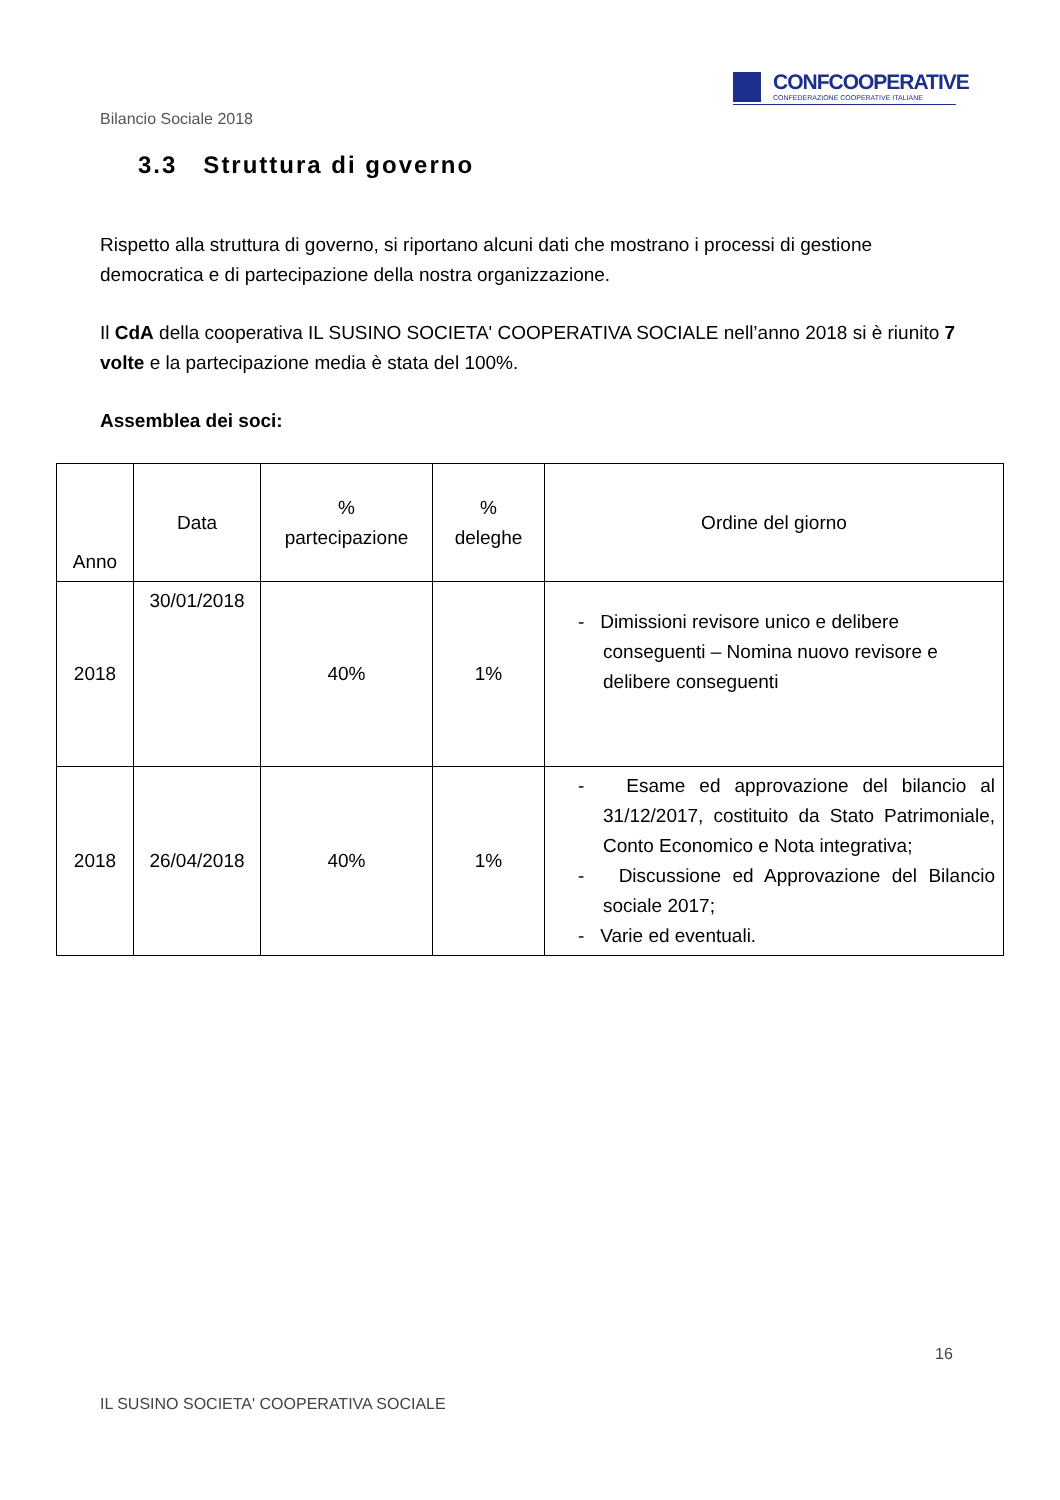CONFCOOPERATIVE
CONFEDERAZIONE COOPERATIVE ITALIANE
Bilancio Sociale 2018
3.3 Struttura di governo
Rispetto alla struttura di governo, si riportano alcuni dati che mostrano i processi di gestione democratica e di partecipazione della nostra organizzazione.
Il CdA della cooperativa IL SUSINO SOCIETA' COOPERATIVA SOCIALE nell’anno 2018 si è riunito 7 volte e la partecipazione media è stata del 100%.
Assemblea dei soci:
| Anno | Data | % partecipazione | % deleghe | Ordine del giorno |
| --- | --- | --- | --- | --- |
| 2018 | 30/01/2018 | 40% | 1% | - Dimissioni revisore unico e delibere conseguenti – Nomina nuovo revisore e delibere conseguenti |
| 2018 | 26/04/2018 | 40% | 1% | - Esame ed approvazione del bilancio al 31/12/2017, costituito da Stato Patrimoniale, Conto Economico e Nota integrativa; - Discussione ed Approvazione del Bilancio sociale 2017; - Varie ed eventuali. |
16
IL SUSINO SOCIETA' COOPERATIVA SOCIALE